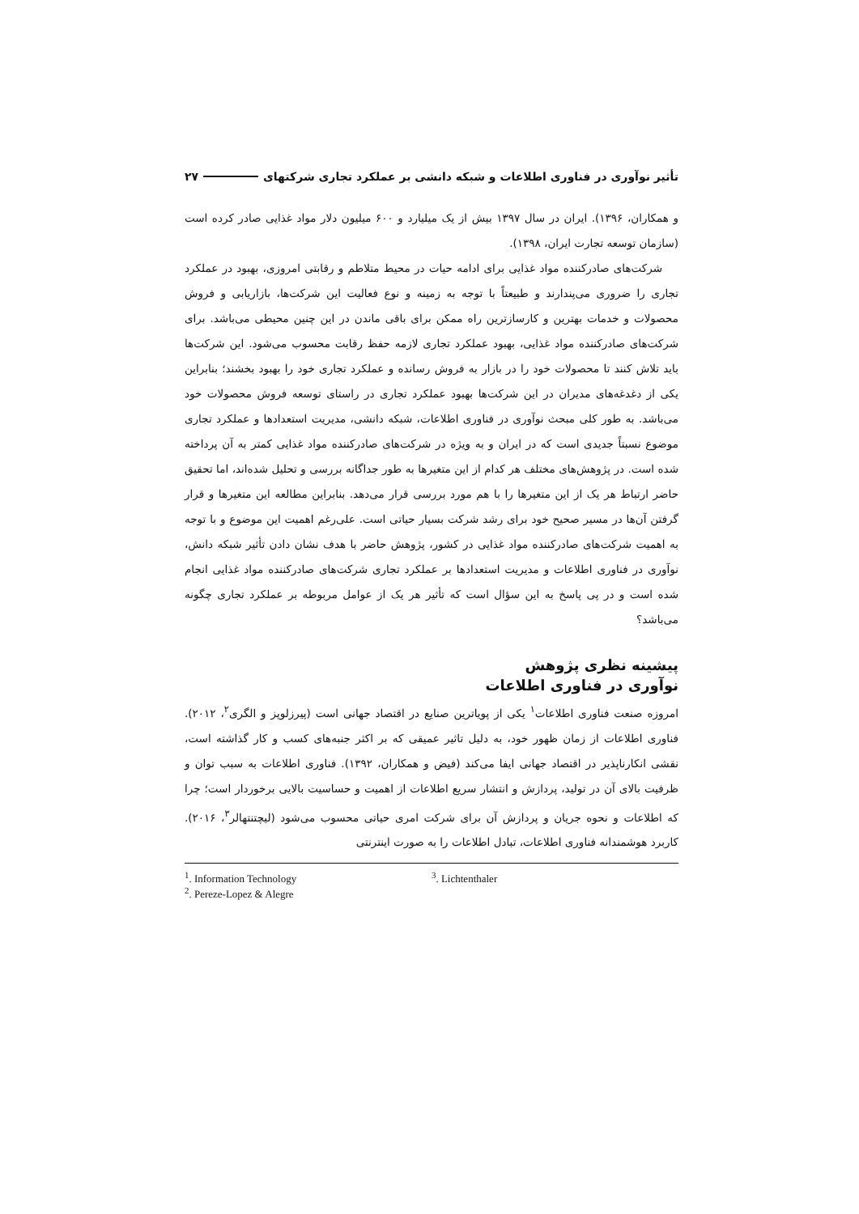تأثیر نوآوری در فناوری اطلاعات و شبکه دانشی بر عملکرد تجاری شرکتهای ۲۷
و همکاران، ۱۳۹۶). ایران در سال ۱۳۹۷ بیش از یک میلیارد و ۶۰۰ میلیون دلار مواد غذایی صادر کرده است (سازمان توسعه تجارت ایران، ۱۳۹۸).
شرکت‌های صادرکننده مواد غذایی برای ادامه حیات در محیط متلاطم و رقابتی امروزی، بهبود در عملکرد تجاری را ضروری می‌پندارند و طبیعتاً با توجه به زمینه و نوع فعالیت این شرکت‌ها، بازاریابی و فروش محصولات و خدمات بهترین و کارسازترین راه ممکن برای باقی ماندن در این چنین محیطی می‌باشد. برای شرکت‌های صادرکننده مواد غذایی، بهبود عملکرد تجاری لازمه حفظ رقابت محسوب می‌شود. این شرکت‌ها باید تلاش کنند تا محصولات خود را در بازار به فروش رسانده و عملکرد تجاری خود را بهبود بخشند؛ بنابراین یکی از دغدغه‌های مدیران در این شرکت‌ها بهبود عملکرد تجاری در راستای توسعه فروش محصولات خود می‌باشد. به طور کلی مبحث نوآوری در فناوری اطلاعات، شبکه دانشی، مدیریت استعدادها و عملکرد تجاری موضوع نسبتاً جدیدی است که در ایران و به ویژه در شرکت‌های صادرکننده مواد غذایی کمتر به آن پرداخته شده است. در پژوهش‌های مختلف هر کدام از این متغیرها به طور جداگانه بررسی و تحلیل شده‌اند، اما تحقیق حاضر ارتباط هر یک از این متغیرها را با هم مورد بررسی قرار می‌دهد. بنابراین مطالعه این متغیرها و قرار گرفتن آن‌ها در مسیر صحیح خود برای رشد شرکت بسیار حیاتی است. علی‌رغم اهمیت این موضوع و با توجه به اهمیت شرکت‌های صادرکننده مواد غذایی در کشور، پژوهش حاضر با هدف نشان دادن تأثیر شبکه دانش، نوآوری در فناوری اطلاعات و مدیریت استعدادها بر عملکرد تجاری شرکت‌های صادرکننده مواد غذایی انجام شده است و در پی پاسخ به این سؤال است که تأثیر هر یک از عوامل مربوطه بر عملکرد تجاری چگونه می‌باشد؟
پیشینه نظری پژوهش
نوآوری در فناوری اطلاعات
امروزه صنعت فناوری اطلاعات<sup>۱</sup> یکی از پویاترین صنایع در اقتصاد جهانی است (پیرزلوپز و الگری<sup>۲</sup>، ۲۰۱۲). فناوری اطلاعات از زمان ظهور خود، به دلیل تاثیر عمیقی که بر اکثر جنبه‌های کسب و کار گذاشته است، نقشی انکارناپذیر در اقتصاد جهانی ایفا می‌کند (فیض و همکاران، ۱۳۹۲). فناوری اطلاعات به سبب توان و ظرفیت بالای آن در تولید، پردازش و انتشار سریع اطلاعات از اهمیت و حساسیت بالایی برخوردار است؛ چرا که اطلاعات و نحوه جریان و پردازش آن برای شرکت امری حیاتی محسوب می‌شود (لیچتنتهالر<sup>۳</sup>، ۲۰۱۶). کاربرد هوشمندانه فناوری اطلاعات، تبادل اطلاعات را به صورت اینترنتی
<sup>1</sup>. Information Technology
<sup>2</sup>. Pereze-Lopez & Alegre
<sup>3</sup>. Lichtenthaler